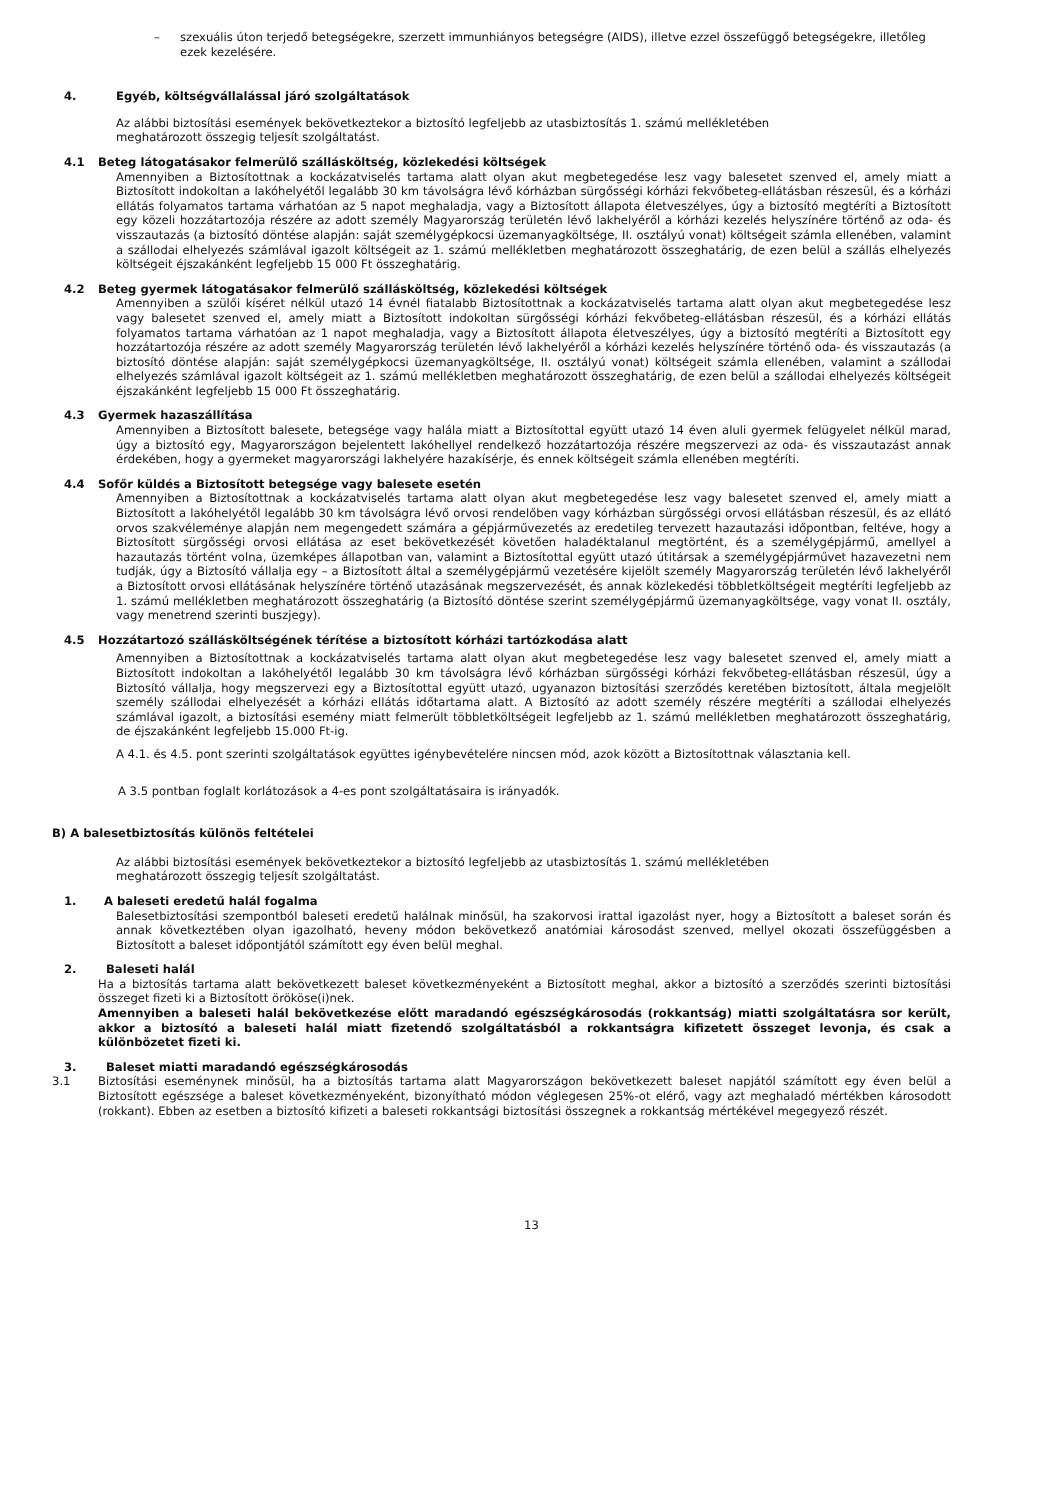– szexuális úton terjedő betegségekre, szerzett immunhiányos betegségre (AIDS), illetve ezzel összefüggő betegségekre, illetőleg ezek kezelésére.
4. Egyéb, költségvállalással járó szolgáltatások
Az alábbi biztosítási események bekövetkeztekor a biztosító legfeljebb az utasbiztosítás 1. számú mellékletében meghatározott összegig teljesít szolgáltatást.
4.1 Beteg látogatásakor felmerülő szállásköltség, közlekedési költségek
Amennyiben a Biztosítottnak a kockázatviselés tartama alatt olyan akut megbetegedése lesz vagy balesetet szenved el, amely miatt a Biztosított indokoltan a lakóhelyétől legalább 30 km távolságra lévő kórházban sürgősségi kórházi fekvőbeteg-ellátásban részesül, és a kórházi ellátás folyamatos tartama várhatóan az 5 napot meghaladja, vagy a Biztosított állapota életveszélyes, úgy a biztosító megtéríti a Biztosított egy közeli hozzátartozója részére az adott személy Magyarország területén lévő lakhelyéről a kórházi kezelés helyszínére történő az oda- és visszautazás (a biztosító döntése alapján: saját személygépkocsi üzemanyagköltsége, II. osztályú vonat) költségeit számla ellenében, valamint a szállodai elhelyezés számlával igazolt költségeit az 1. számú mellékletben meghatározott összeghatárig, de ezen belül a szállás elhelyezés költségeit éjszakánként legfeljebb 15 000 Ft összeghatárig.
4.2 Beteg gyermek látogatásakor felmerülő szállásköltség, közlekedési költségek
Amennyiben a szülői kíséret nélkül utazó 14 évnél fiatalabb Biztosítottnak a kockázatviselés tartama alatt olyan akut megbetegedése lesz vagy balesetet szenved el, amely miatt a Biztosított indokoltan sürgősségi kórházi fekvőbeteg-ellátásban részesül, és a kórházi ellátás folyamatos tartama várhatóan az 1 napot meghaladja, vagy a Biztosított állapota életveszélyes, úgy a biztosító megtéríti a Biztosított egy hozzátartozója részére az adott személy Magyarország területén lévő lakhelyéről a kórházi kezelés helyszínére történő oda- és visszautazás (a biztosító döntése alapján: saját személygépkocsi üzemanyagköltsége, II. osztályú vonat) költségeit számla ellenében, valamint a szállodai elhelyezés számlával igazolt költségeit az 1. számú mellékletben meghatározott összeghatárig, de ezen belül a szállodai elhelyezés költségeit éjszakánként legfeljebb 15 000 Ft összeghatárig.
4.3 Gyermek hazaszállítása
Amennyiben a Biztosított balesete, betegsége vagy halála miatt a Biztosítottal együtt utazó 14 éven aluli gyermek felügyelet nélkül marad, úgy a biztosító egy, Magyarországon bejelentett lakóhellyel rendelkező hozzátartozója részére megszervezi az oda- és visszautazást annak érdekében, hogy a gyermeket magyarországi lakhelyére hazakísérje, és ennek költségeit számla ellenében megtéríti.
4.4 Sofőr küldés a Biztosított betegsége vagy balesete esetén
Amennyiben a Biztosítottnak a kockázatviselés tartama alatt olyan akut megbetegedése lesz vagy balesetet szenved el, amely miatt a Biztosított a lakóhelyétől legalább 30 km távolságra lévő orvosi rendelőben vagy kórházban sürgősségi orvosi ellátásban részesül, és az ellátó orvos szakvéleménye alapján nem megengedett számára a gépjárművezetés az eredetileg tervezett hazautazási időpontban, feltéve, hogy a Biztosított sürgősségi orvosi ellátása az eset bekövetkezését követően haladéktalanul megtörtént, és a személygépjármű, amellyel a hazautazás történt volna, üzemképes állapotban van, valamint a Biztosítottal együtt utazó útitársak a személygépjárművet hazavezetni nem tudják, úgy a Biztosító vállalja egy – a Biztosított által a személygépjármű vezetésére kijelölt személy Magyarország területén lévő lakhelyéről a Biztosított orvosi ellátásának helyszínére történő utazásának megszervezését, és annak közlekedési többletköltségeit megtéríti legfeljebb az 1. számú mellékletben meghatározott összeghatárig (a Biztosító döntése szerint személygépjármű üzemanyagköltsége, vagy vonat II. osztály, vagy menetrend szerinti buszjegy).
4.5 Hozzátartozó szállásköltségének térítése a biztosított kórházi tartózkodása alatt
Amennyiben a Biztosítottnak a kockázatviselés tartama alatt olyan akut megbetegedése lesz vagy balesetet szenved el, amely miatt a Biztosított indokoltan a lakóhelyétől legalább 30 km távolságra lévő kórházban sürgősségi kórházi fekvőbeteg-ellátásban részesül, úgy a Biztosító vállalja, hogy megszervezi egy a Biztosítottal együtt utazó, ugyanazon biztosítási szerződés keretében biztosított, általa megjelölt személy szállodai elhelyezését a kórházi ellátás időtartama alatt. A Biztosító az adott személy részére megtéríti a szállodai elhelyezés számlával igazolt, a biztosítási esemény miatt felmerült többletköltségeit legfeljebb az 1. számú mellékletben meghatározott összeghatárig, de éjszakánként legfeljebb 15.000 Ft-ig.
A 4.1. és 4.5. pont szerinti szolgáltatások együttes igénybevételére nincsen mód, azok között a Biztosítottnak választania kell.
A 3.5 pontban foglalt korlátozások a 4-es pont szolgáltatásaira is irányadók.
B) A balesetbiztosítás különös feltételei
Az alábbi biztosítási események bekövetkeztekor a biztosító legfeljebb az utasbiztosítás 1. számú mellékletében meghatározott összegig teljesít szolgáltatást.
1. A baleseti eredetű halál fogalma
Balesetbiztosítási szempontból baleseti eredetű halálnak minősül, ha szakorvosi irattal igazolást nyer, hogy a Biztosított a baleset során és annak következtében olyan igazolható, heveny módon bekövetkező anatómiai károsodást szenved, mellyel okozati összefüggésben a Biztosított a baleset időpontjától számított egy éven belül meghal.
2. Baleseti halál
Ha a biztosítás tartama alatt bekövetkezett baleset következményeként a Biztosított meghal, akkor a biztosító a szerződés szerinti biztosítási összeget fizeti ki a Biztosított örököse(i)nek.
Amennyiben a baleseti halál bekövetkezése előtt maradandó egészségkárosodás (rokkantság) miatti szolgáltatásra sor került, akkor a biztosító a baleseti halál miatt fizetendő szolgáltatásból a rokkantságra kifizetett összeget levonja, és csak a különbözetet fizeti ki.
3. Baleset miatti maradandó egészségkárosodás
3.1 Biztosítási eseménynek minősül, ha a biztosítás tartama alatt Magyarországon bekövetkezett baleset napjától számított egy éven belül a Biztosított egészsége a baleset következményeként, bizonyítható módon véglegesen 25%-ot elérő, vagy azt meghaladó mértékben károsodott (rokkant). Ebben az esetben a biztosító kifizeti a baleseti rokkantsági biztosítási összegnek a rokkantság mértékével megegyező részét.
13